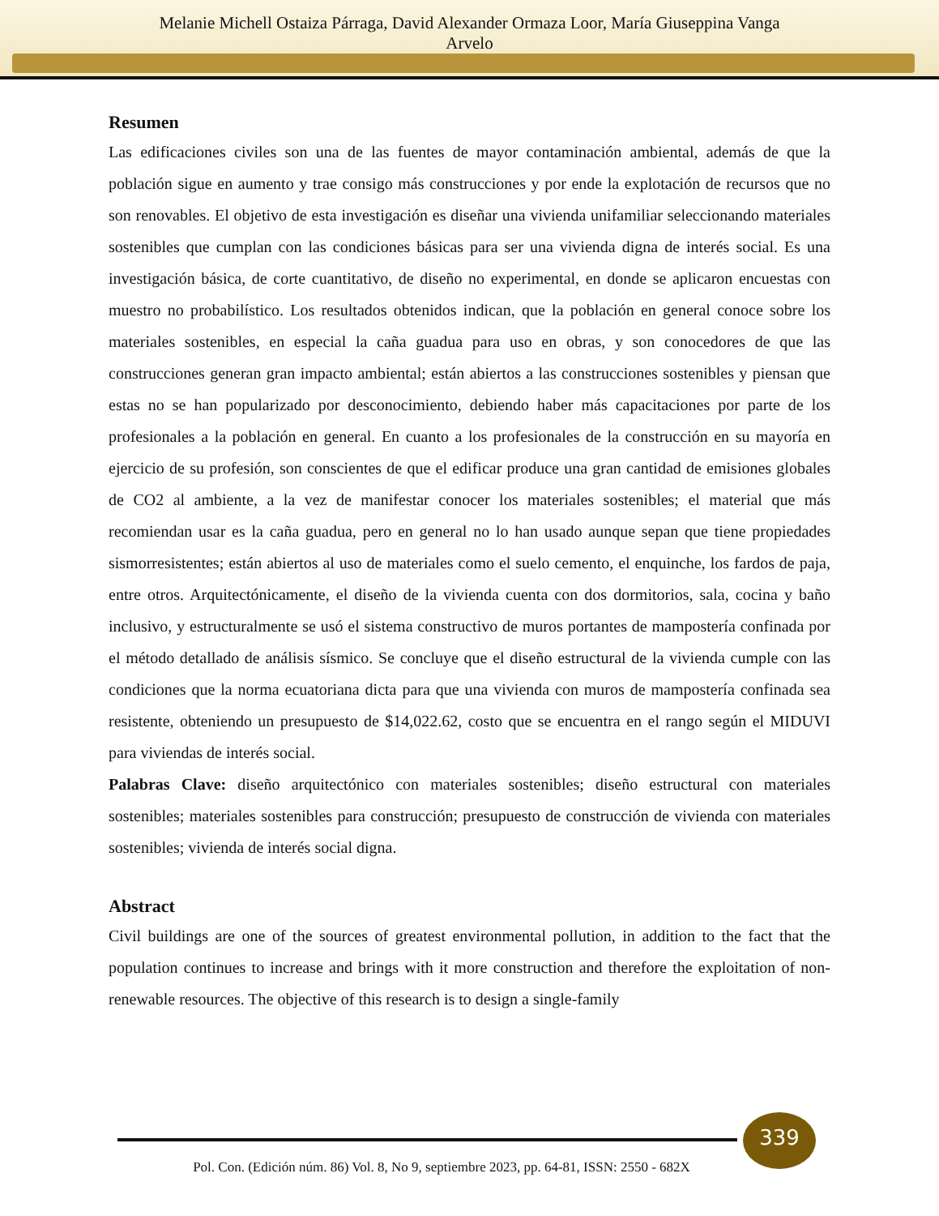Melanie Michell Ostaiza Párraga, David Alexander Ormaza Loor, María Giuseppina Vanga
Arvelo
Resumen
Las edificaciones civiles son una de las fuentes de mayor contaminación ambiental, además de que la población sigue en aumento y trae consigo más construcciones y por ende la explotación de recursos que no son renovables. El objetivo de esta investigación es diseñar una vivienda unifamiliar seleccionando materiales sostenibles que cumplan con las condiciones básicas para ser una vivienda digna de interés social. Es una investigación básica, de corte cuantitativo, de diseño no experimental, en donde se aplicaron encuestas con muestro no probabilístico. Los resultados obtenidos indican, que la población en general conoce sobre los materiales sostenibles, en especial la caña guadua para uso en obras, y son conocedores de que las construcciones generan gran impacto ambiental; están abiertos a las construcciones sostenibles y piensan que estas no se han popularizado por desconocimiento, debiendo haber más capacitaciones por parte de los profesionales a la población en general. En cuanto a los profesionales de la construcción en su mayoría en ejercicio de su profesión, son conscientes de que el edificar produce una gran cantidad de emisiones globales de CO2 al ambiente, a la vez de manifestar conocer los materiales sostenibles; el material que más recomiendan usar es la caña guadua, pero en general no lo han usado aunque sepan que tiene propiedades sismorresistentes; están abiertos al uso de materiales como el suelo cemento, el enquinche, los fardos de paja, entre otros. Arquitectónicamente, el diseño de la vivienda cuenta con dos dormitorios, sala, cocina y baño inclusivo, y estructuralmente se usó el sistema constructivo de muros portantes de mampostería confinada por el método detallado de análisis sísmico. Se concluye que el diseño estructural de la vivienda cumple con las condiciones que la norma ecuatoriana dicta para que una vivienda con muros de mampostería confinada sea resistente, obteniendo un presupuesto de $14,022.62, costo que se encuentra en el rango según el MIDUVI para viviendas de interés social.
Palabras Clave: diseño arquitectónico con materiales sostenibles; diseño estructural con materiales sostenibles; materiales sostenibles para construcción; presupuesto de construcción de vivienda con materiales sostenibles; vivienda de interés social digna.
Abstract
Civil buildings are one of the sources of greatest environmental pollution, in addition to the fact that the population continues to increase and brings with it more construction and therefore the exploitation of non-renewable resources. The objective of this research is to design a single-family
339
Pol. Con. (Edición núm. 86) Vol. 8, No 9, septiembre 2023, pp. 64-81, ISSN: 2550 - 682X